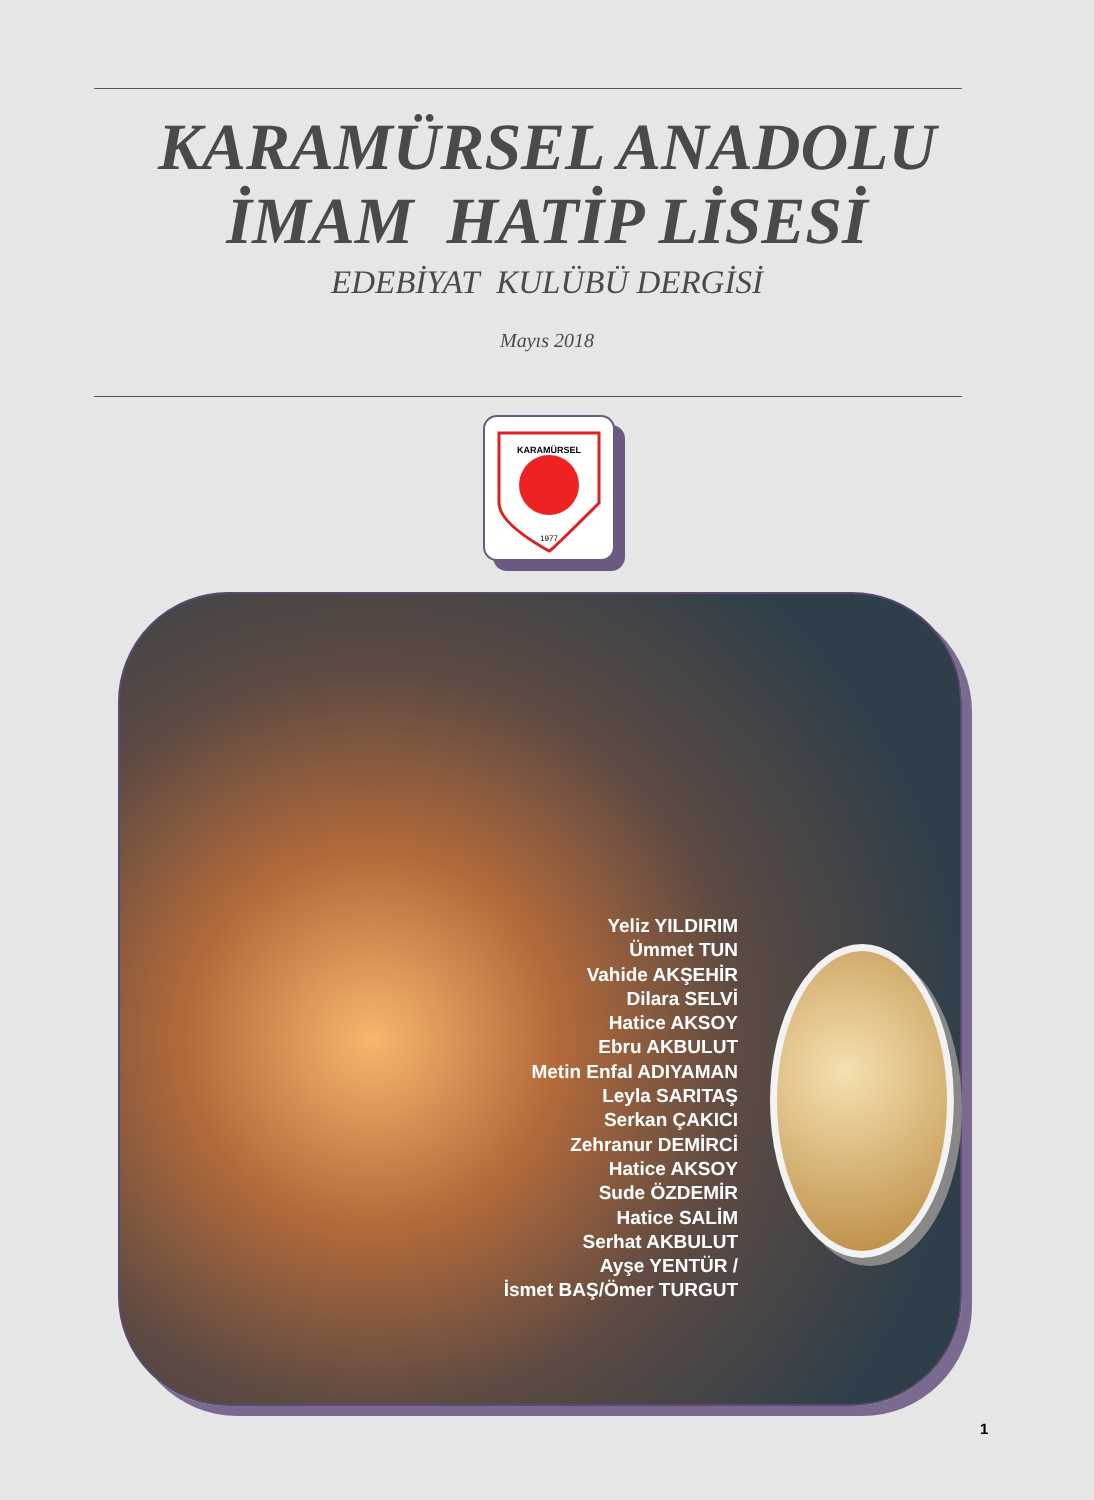KARAMÜRSEL ANADOLU
İMAM HATİP LİSESİ
EDEBİYAT KULÜBÜ DERGİSİ
Mayıs 2018
KARAMÜRSEL
1977
Yeliz YILDIRIM
Ümmet TUN
Vahide AKŞEHİR
Dilara SELVİ
Hatice AKSOY
Ebru AKBULUT
Metin Enfal ADIYAMAN
Leyla SARITAŞ
Serkan ÇAKICI
Zehranur DEMİRCİ
Hatice AKSOY
Sude ÖZDEMİR
Hatice SALİM
Serhat AKBULUT
Ayşe YENTÜR /
İsmet BAŞ/Ömer TURGUT
1